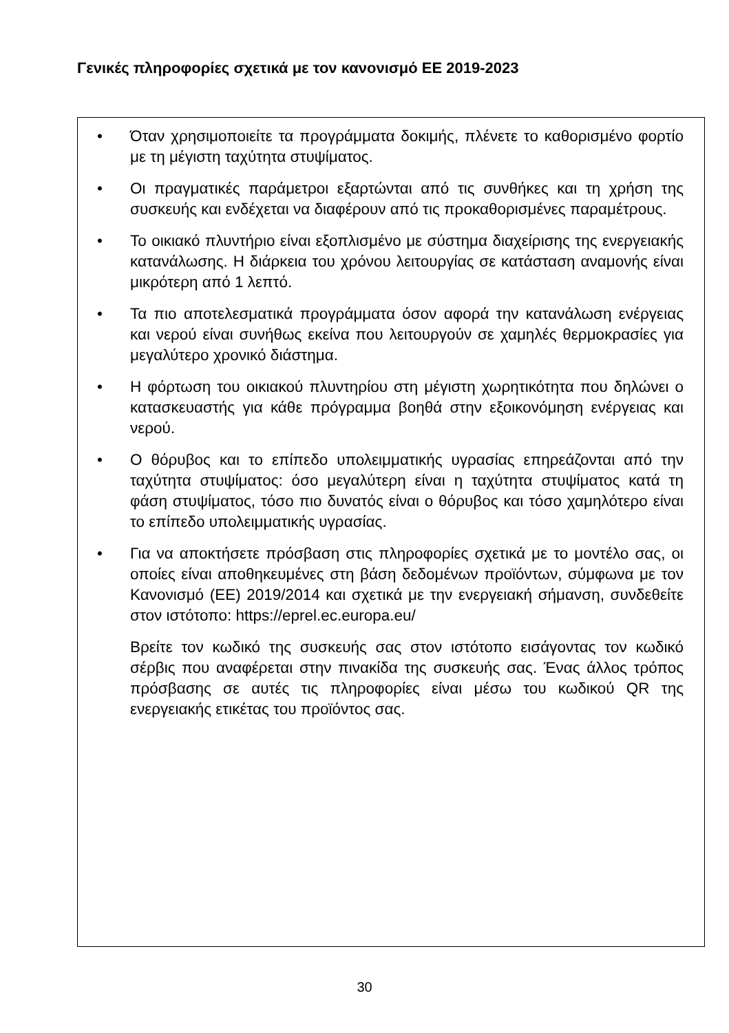Γενικές πληροφορίες σχετικά με τον κανονισμό ΕΕ 2019-2023
• Όταν χρησιμοποιείτε τα προγράμματα δοκιμής, πλένετε το καθορισμένο φορτίο με τη μέγιστη ταχύτητα στυψίματος.
• Οι πραγματικές παράμετροι εξαρτώνται από τις συνθήκες και τη χρήση της συσκευής και ενδέχεται να διαφέρουν από τις προκαθορισμένες παραμέτρους.
• Το οικιακό πλυντήριο είναι εξοπλισμένο με σύστημα διαχείρισης της ενεργειακής κατανάλωσης. Η διάρκεια του χρόνου λειτουργίας σε κατάσταση αναμονής είναι μικρότερη από 1 λεπτό.
• Τα πιο αποτελεσματικά προγράμματα όσον αφορά την κατανάλωση ενέργειας και νερού είναι συνήθως εκείνα που λειτουργούν σε χαμηλές θερμοκρασίες για μεγαλύτερο χρονικό διάστημα.
• Η φόρτωση του οικιακού πλυντηρίου στη μέγιστη χωρητικότητα που δηλώνει ο κατασκευαστής για κάθε πρόγραμμα βοηθά στην εξοικονόμηση ενέργειας και νερού.
• Ο θόρυβος και το επίπεδο υπολειμματικής υγρασίας επηρεάζονται από την ταχύτητα στυψίματος: όσο μεγαλύτερη είναι η ταχύτητα στυψίματος κατά τη φάση στυψίματος, τόσο πιο δυνατός είναι ο θόρυβος και τόσο χαμηλότερο είναι το επίπεδο υπολειμματικής υγρασίας.
• Για να αποκτήσετε πρόσβαση στις πληροφορίες σχετικά με το μοντέλο σας, οι οποίες είναι αποθηκευμένες στη βάση δεδομένων προϊόντων, σύμφωνα με τον Κανονισμό (ΕΕ) 2019/2014 και σχετικά με την ενεργειακή σήμανση, συνδεθείτε στον ιστότοπο: https://eprel.ec.europa.eu/
Βρείτε τον κωδικό της συσκευής σας στον ιστότοπο εισάγοντας τον κωδικό σέρβις που αναφέρεται στην πινακίδα της συσκευής σας. Ένας άλλος τρόπος πρόσβασης σε αυτές τις πληροφορίες είναι μέσω του κωδικού QR της ενεργειακής ετικέτας του προϊόντος σας.
30